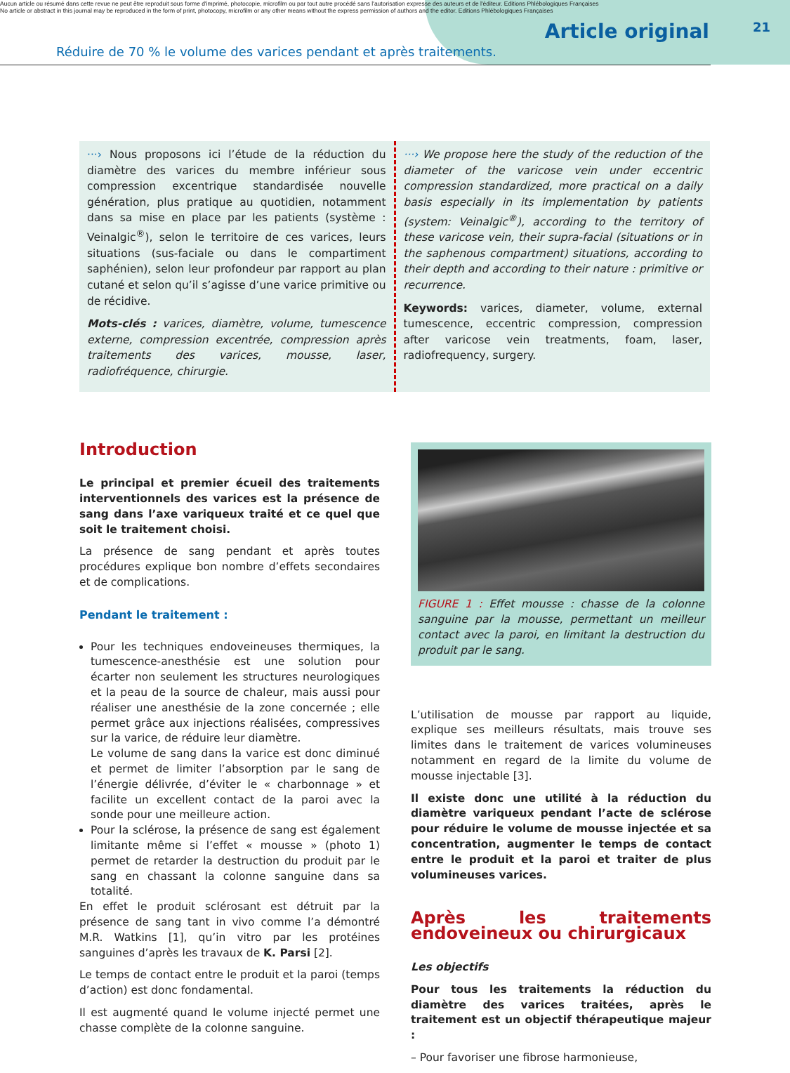Aucun article ou résumé dans cette revue ne peut être reproduit sous forme d'imprimé, photocopie, microfilm ou par tout autre procédé sans l'autorisation expresse des auteurs et de l'éditeur. Editions Phlébologiques Françaises
No article or abstract in this journal may be reproduced in the form of print, photocopy, microfilm or any other means without the express permission of authors and the editor. Editions Phlébologiques Françaises
Article original
21
Réduire de 70 % le volume des varices pendant et après traitements.
···› Nous proposons ici l’étude de la réduction du diamètre des varices du membre inférieur sous compression excentrique standardisée nouvelle génération, plus pratique au quotidien, notamment dans sa mise en place par les patients (système : Veinalgic<sup>®</sup>), selon le territoire de ces varices, leurs situations (sus-faciale ou dans le compartiment saphénien), selon leur profondeur par rapport au plan cutané et selon qu’il s’agisse d’une varice primitive ou de récidive.
Mots-clés : varices, diamètre, volume, tumescence externe, compression excentrée, compression après traitements des varices, mousse, laser, radiofréquence, chirurgie.
···› We propose here the study of the reduction of the diameter of the varicose vein under eccentric compression standardized, more practical on a daily basis especially in its implementation by patients (system: Veinalgic<sup>®</sup>), according to the territory of these varicose vein, their supra-facial (situations or in the saphenous compartment) situations, according to their depth and according to their nature : primitive or recurrence.
Keywords: varices, diameter, volume, external tumescence, eccentric compression, compression after varicose vein treatments, foam, laser, radiofrequency, surgery.
Introduction
Le principal et premier écueil des traitements interventionnels des varices est la présence de sang dans l’axe variqueux traité et ce quel que soit le traitement choisi.
La présence de sang pendant et après toutes procédures explique bon nombre d’effets secondaires et de complications.
Pendant le traitement :
Pour les techniques endoveineuses thermiques, la tumescence-anesthésie est une solution pour écarter non seulement les structures neurologiques et la peau de la source de chaleur, mais aussi pour réaliser une anesthésie de la zone concernée ; elle permet grâce aux injections réalisées, compressives sur la varice, de réduire leur diamètre.
Le volume de sang dans la varice est donc diminué et permet de limiter l’absorption par le sang de l’énergie délivrée, d’éviter le « charbonnage » et facilite un excellent contact de la paroi avec la sonde pour une meilleure action.
Pour la sclérose, la présence de sang est également limitante même si l’effet « mousse » (photo 1) permet de retarder la destruction du produit par le sang en chassant la colonne sanguine dans sa totalité.
En effet le produit sclérosant est détruit par la présence de sang tant in vivo comme l’a démontré M.R. Watkins [1], qu’in vitro par les protéines sanguines d’après les travaux de K. Parsi [2].
Le temps de contact entre le produit et la paroi (temps d’action) est donc fondamental.
Il est augmenté quand le volume injecté permet une chasse complète de la colonne sanguine.
FIGURE 1 : Effet mousse : chasse de la colonne sanguine par la mousse, permettant un meilleur contact avec la paroi, en limitant la destruction du produit par le sang.
L’utilisation de mousse par rapport au liquide, explique ses meilleurs résultats, mais trouve ses limites dans le traitement de varices volumineuses notamment en regard de la limite du volume de mousse injectable [3].
Il existe donc une utilité à la réduction du diamètre variqueux pendant l’acte de sclérose pour réduire le volume de mousse injectée et sa concentration, augmenter le temps de contact entre le produit et la paroi et traiter de plus volumineuses varices.
Après les traitements endoveineux ou chirurgicaux
Les objectifs
Pour tous les traitements la réduction du diamètre des varices traitées, après le traitement est un objectif thérapeutique majeur :
– Pour favoriser une fibrose harmonieuse,